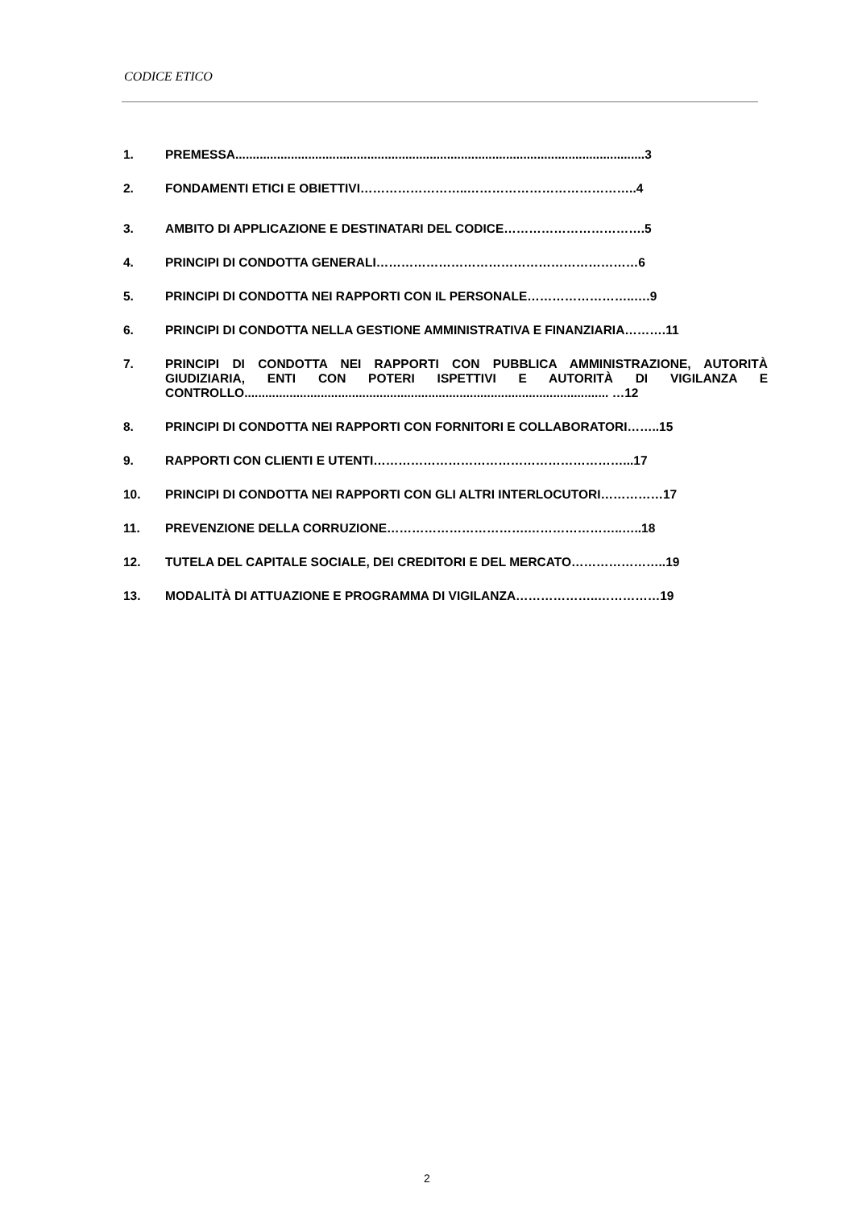CODICE ETICO
1. PREMESSA......................................................................................................................3
2. FONDAMENTI ETICI E OBIETTIVI……………………..…………………………………..4
3. AMBITO DI APPLICAZIONE E DESTINATARI DEL CODICE…………………………….5
4. PRINCIPI DI CONDOTTA GENERALI………………………………………………………6
5. PRINCIPI DI CONDOTTA NEI RAPPORTI CON IL PERSONALE……………………..….9
6. PRINCIPI DI CONDOTTA NELLA GESTIONE AMMINISTRATIVA E FINANZIARIA……….11
7. PRINCIPI DI CONDOTTA NEI RAPPORTI CON PUBBLICA AMMINISTRAZIONE, AUTORITÀ GIUDIZIARIA, ENTI CON POTERI ISPETTIVI E AUTORITÀ DI VIGILANZA E CONTROLLO......................................................................................................... …12
8. PRINCIPI DI CONDOTTA NEI RAPPORTI CON FORNITORI E COLLABORATORI……..15
9. RAPPORTI CON CLIENTI E UTENTI……………………………………………………...17
10. PRINCIPI DI CONDOTTA NEI RAPPORTI CON GLI ALTRI INTERLOCUTORI……………17
11. PREVENZIONE DELLA CORRUZIONE…………………………….…………………..…..18
12. TUTELA DEL CAPITALE SOCIALE, DEI CREDITORI E DEL MERCATO…………………..19
13. MODALITÀ DI ATTUAZIONE E PROGRAMMA DI VIGILANZA………………..……………19
2